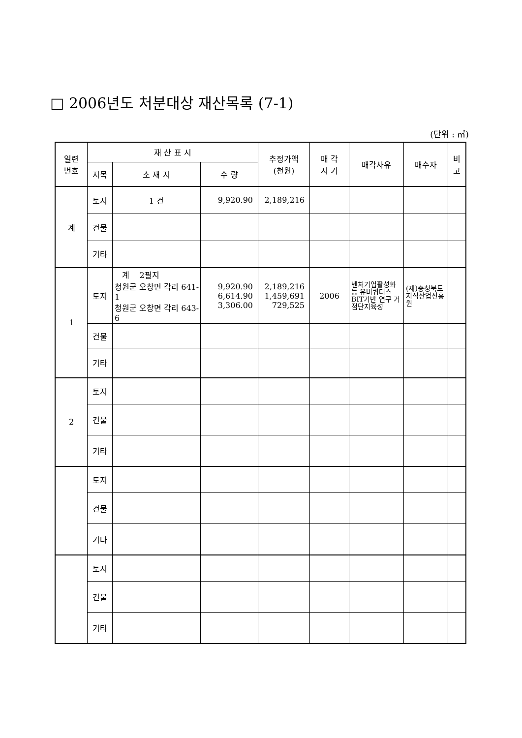□ 2006년도 처분대상 재산목록 (7-1)
(단위 : ㎡)
| 일련 번호 | 재 산 표 시 | | | 추정가액 (천원) | 매 각 시 기 | 매각사유 | 매수자 | 비 고 |
| --- | --- | --- | --- | --- | --- | --- | --- | --- |
| | 지목 | 소 재 지 | 수 량 | | | | | |
| 계 | 토지 | 1 건 | 9,920.90 | 2,189,216 | | | | |
| | 건물 | | | | | | | |
| | 기타 | | | | | | | |
| 1 | 토지 | 계 2필지 청원군 오창면 각리 641-1 청원군 오창면 각리 643-6 | 9,920.90 6,614.90 3,306.00 | 2,189,216 1,459,691 729,525 | 2006 | 벤처기업활성화 등 유비쿼터스 BIT기반 연구 거점단지육성 | (재)충청북도 지식산업진흥원 | |
| | 건물 | | | | | | | |
| | 기타 | | | | | | | |
| 2 | 토지 | | | | | | | |
| | 건물 | | | | | | | |
| | 기타 | | | | | | | |
| | 토지 | | | | | | | |
| | 건물 | | | | | | | |
| | 기타 | | | | | | | |
| | 토지 | | | | | | | |
| | 건물 | | | | | | | |
| | 기타 | | | | | | | |